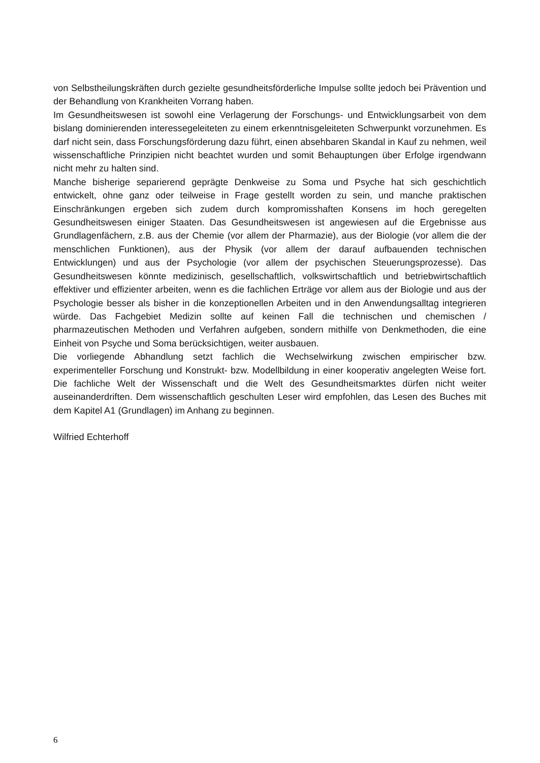von Selbstheilungskräften durch gezielte gesundheitsförderliche Impulse sollte jedoch bei Prävention und der Behandlung von Krankheiten Vorrang haben.
Im Gesundheitswesen ist sowohl eine Verlagerung der Forschungs- und Entwicklungsarbeit von dem bislang dominierenden interessegeleiteten zu einem erkenntnisgeleiteten Schwerpunkt vorzunehmen. Es darf nicht sein, dass Forschungsförderung dazu führt, einen absehbaren Skandal in Kauf zu nehmen, weil wissenschaftliche Prinzipien nicht beachtet wurden und somit Behauptungen über Erfolge irgendwann nicht mehr zu halten sind.
Manche bisherige separierend geprägte Denkweise zu Soma und Psyche hat sich geschichtlich entwickelt, ohne ganz oder teilweise in Frage gestellt worden zu sein, und manche praktischen Einschränkungen ergeben sich zudem durch kompromisshaften Konsens im hoch geregelten Gesundheitswesen einiger Staaten. Das Gesundheitswesen ist angewiesen auf die Ergebnisse aus Grundlagenfächern, z.B. aus der Chemie (vor allem der Pharmazie), aus der Biologie (vor allem die der menschlichen Funktionen), aus der Physik (vor allem der darauf aufbauenden technischen Entwicklungen) und aus der Psychologie (vor allem der psychischen Steuerungsprozesse). Das Gesundheitswesen könnte medizinisch, gesellschaftlich, volkswirtschaftlich und betriebwirtschaftlich effektiver und effizienter arbeiten, wenn es die fachlichen Erträge vor allem aus der Biologie und aus der Psychologie besser als bisher in die konzeptionellen Arbeiten und in den Anwendungsalltag integrieren würde. Das Fachgebiet Medizin sollte auf keinen Fall die technischen und chemischen / pharmazeutischen Methoden und Verfahren aufgeben, sondern mithilfe von Denkmethoden, die eine Einheit von Psyche und Soma berücksichtigen, weiter ausbauen.
Die vorliegende Abhandlung setzt fachlich die Wechselwirkung zwischen empirischer bzw. experimenteller Forschung und Konstrukt- bzw. Modellbildung in einer kooperativ angelegten Weise fort. Die fachliche Welt der Wissenschaft und die Welt des Gesundheitsmarktes dürfen nicht weiter auseinanderdriften. Dem wissenschaftlich geschulten Leser wird empfohlen, das Lesen des Buches mit dem Kapitel A1 (Grundlagen) im Anhang zu beginnen.
Wilfried Echterhoff
6